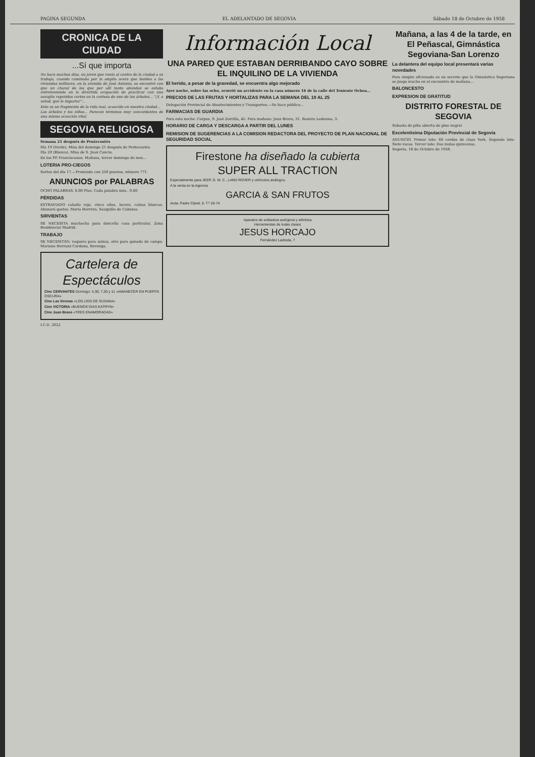PAGINA SEGUNDA EL ADELANTADO DE SEGOVIA Sábado 18 de Octubre de 1958
CRONICA DE LA CIUDAD
...Sí que importa
No hace muchos días, un joven que venía al centro de la ciudad a su trabajo, cuando caminaba por la amplia acera que bordea a las viviendas militares, en la avenida de José Antonio, se encontró con que un chaval de los que por allí tanto abundan se estaba entreteniendo en la divertida ocupación de practicar con una navajita repetidos cortes en la corteza de uno de los árboles... "¡Y, a usted, qué le importa!"...
Este es un fragmento de la vida real, acaecido en nuestra ciudad...
Los árboles y los niños... Parecen términos muy concordantes de una misma ecuación vital.
SEGOVIA RELIGIOSA
Semana 21 después de Pentecostés
Día 19 (Verde). Misa del domingo 21 después de Pentecostés.
Día 20 (Blanco). Misa de S. Juan Cancio.
En los PP. Franciscanos. Mañana, tercer domingo de mes...
LOTERIA PRO-CIEGOS
Sorteo del día 17.—Premiado con 250 pesetas, número 771.
ANUNCIOS por PALABRAS
OCHO PALABRAS. 6,00 Ptas. Cada palabra más.. 0,60
PÉRDIDAS
EXTRAVIADO caballo rojo, cinco años, lucero, calzas blancas. Abonará gastos. María Herrero, Sauquillo de Cabezas.
SIRVIENTAS
SE NECESITA muchacha para doncella casa particular, Zona Residencial Madrid.
TRABAJO
SE NECESITAN, vaquero para suizas, otro para ganado de campo. Mariano Herranz Cardona, Revenga.
Cartelera de Espectáculos
Cine CERVANTES Domingo: 4,30; 7,30 y 11 «AMANECER EN PUERTA OSCURA»
Cine Las Sirenas «LOS LIOS DE SUSANA»
Cine VICTORIA «BUENOS DIAS KATRYN»
Cine Juan Bravo «TRES ENAMORADAS»
Información Local
UNA PARED QUE ESTABAN DERRIBANDO CAYO SOBRE EL INQUILINO DE LA VIVIENDA
El herido, a pesar de la gravedad, se encuentra algo mejorado
Ayer noche, sobre las ocho, ocurrió un accidente en la casa número 16 de la calle del Teniente Ochoa...
PRECIOS DE LAS FRUTAS Y HORTALIZAS PARA LA SEMANA DEL 19 AL 25
Delegación Provincial de Abastecimientos y Transportes.—Se hace público...
FARMACIAS DE GUARDIA
Para esta noche: Corpus, 9. José Zorrilla, 45. Para mañana: Juan Bravo, 31. Ramiro Ledesma, 3.
HORARIO DE CARGA Y DESCARGA A PARTIR DEL LUNES
REMISION DE SUGERENCIAS A LA COMISION REDACTORA DEL PROYECTO DE PLAN NACIONAL DE SEGURIDAD SOCIAL
Firestone ha diseñado la cubierta
SUPER ALL TRACTION
Especialmente para JEEP, G. M. C., LAND ROVER y vehículos análogos.
A la venta en la Agencia
GARCIA & SAN FRUTOS
Avda. Padre Claret, 6. T.º 20-74
Aparatos de soldadura autógena y eléctrica
Herramientas de todas clases
JESUS HORCAJO
Fernández Ladreda, 7
Mañana, a las 4 de la tarde, en El Peñascal, Gimnástica Segoviana-San Lorenzo
La delantera del equipo local presentará varias novedades
Para ningún aficionado es un secreto que la Gimnástica Segoviana se juega mucho en el encuentro de mañana...
BALONCESTO
EXPRESION DE GRATITUD
DISTRITO FORESTAL DE SEGOVIA
Subasta de piña abierta de pino negral
Excelentísima Diputación Provincial de Segovia
ANUNCIO. Primer lote: 60 cerdos de clase York. Segundo lote: Siete vacas. Tercer lote: Dos mulas quincenas.
Segovia, 18 de Octubre de 1958.
I.C.D. 2022